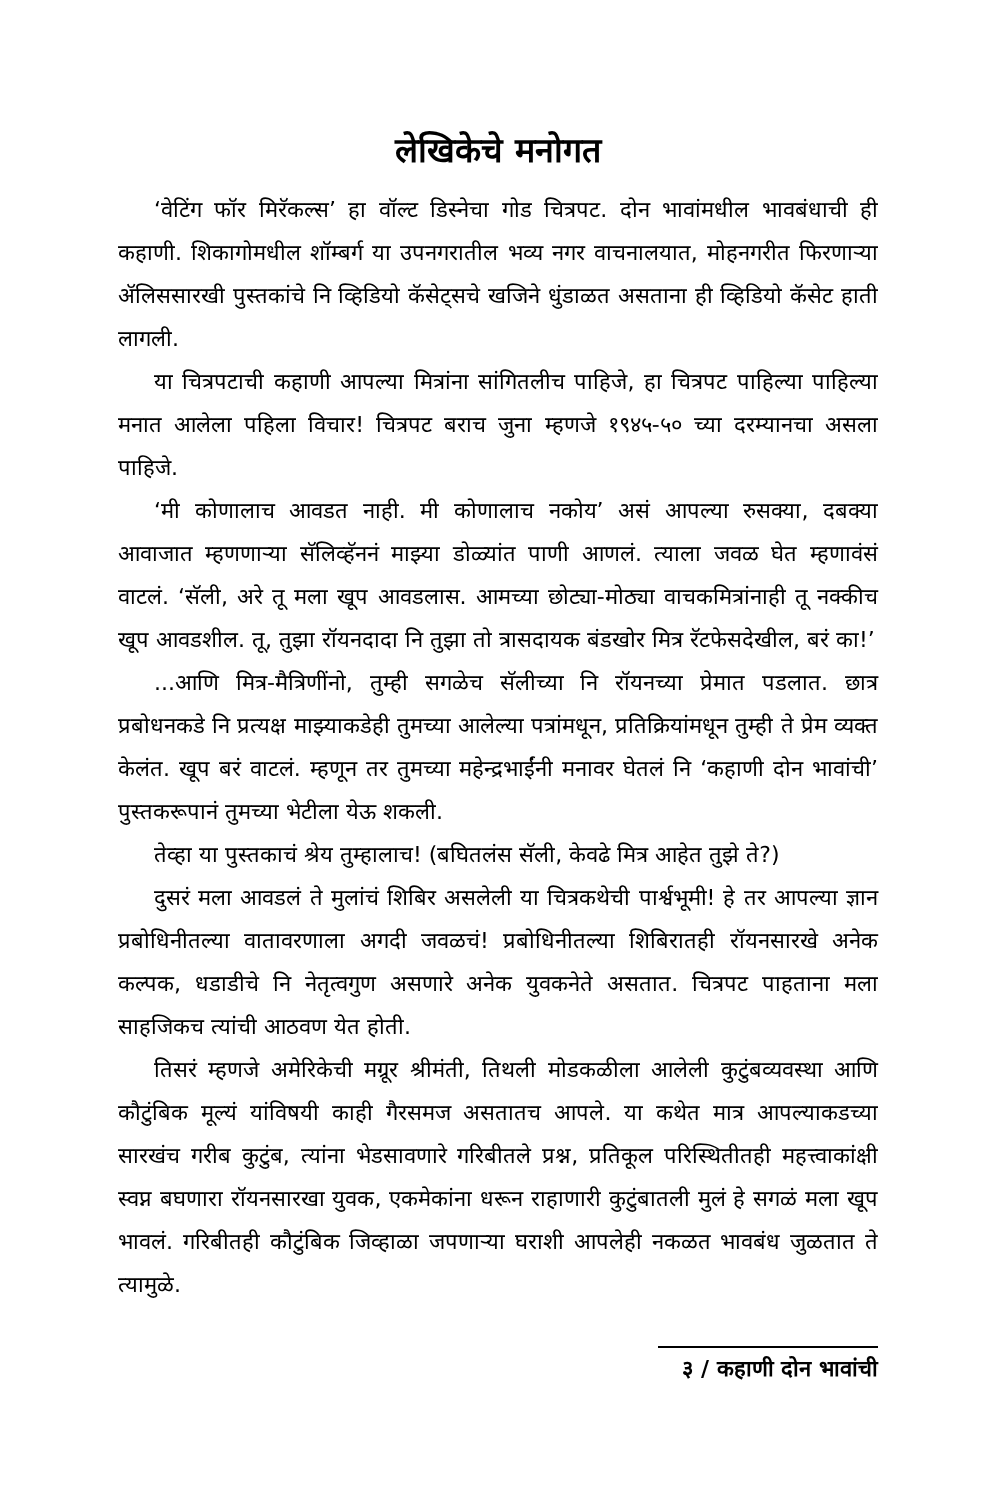लेखिकेचे मनोगत
‘वेटिंग फॉर मिरॅकल्स’ हा वॉल्ट डिस्नेचा गोड चित्रपट. दोन भावांमधील भावबंधाची ही कहाणी. शिकागोमधील शॉम्बर्ग या उपनगरातील भव्य नगर वाचनालयात, मोहनगरीत फिरणाऱ्या ॲलिससारखी पुस्तकांचे नि व्हिडियो कॅसेट्सचे खजिने धुंडाळत असताना ही व्हिडियो कॅसेट हाती लागली.
या चित्रपटाची कहाणी आपल्या मित्रांना सांगितलीच पाहिजे, हा चित्रपट पाहिल्या पाहिल्या मनात आलेला पहिला विचार! चित्रपट बराच जुना म्हणजे १९४५-५० च्या दरम्यानचा असला पाहिजे.
‘मी कोणालाच आवडत नाही. मी कोणालाच नकोय’ असं आपल्या रुसक्या, दबक्या आवाजात म्हणणाऱ्या सॅलिव्हॅननं माझ्या डोळ्यांत पाणी आणलं. त्याला जवळ घेत म्हणावंसं वाटलं. ‘सॅली, अरे तू मला खूप आवडलास. आमच्या छोट्या-मोठ्या वाचकमित्रांनाही तू नक्कीच खूप आवडशील. तू, तुझा रॉयनदादा नि तुझा तो त्रासदायक बंडखोर मित्र रॅटफेसदेखील, बरं का!’
...आणि मित्र-मैत्रिणींनो, तुम्ही सगळेच सॅलीच्या नि रॉयनच्या प्रेमात पडलात. छात्र प्रबोधनकडे नि प्रत्यक्ष माझ्याकडेही तुमच्या आलेल्या पत्रांमधून, प्रतिक्रियांमधून तुम्ही ते प्रेम व्यक्त केलंत. खूप बरं वाटलं. म्हणून तर तुमच्या महेन्द्रभाईंनी मनावर घेतलं नि ‘कहाणी दोन भावांची’ पुस्तकरूपानं तुमच्या भेटीला येऊ शकली.
तेव्हा या पुस्तकाचं श्रेय तुम्हालाच! (बघितलंस सॅली, केवढे मित्र आहेत तुझे ते?)
दुसरं मला आवडलं ते मुलांचं शिबिर असलेली या चित्रकथेची पार्श्वभूमी! हे तर आपल्या ज्ञान प्रबोधिनीतल्या वातावरणाला अगदी जवळचं! प्रबोधिनीतल्या शिबिरातही रॉयनसारखे अनेक कल्पक, धडाडीचे नि नेतृत्वगुण असणारे अनेक युवकनेते असतात. चित्रपट पाहताना मला साहजिकच त्यांची आठवण येत होती.
तिसरं म्हणजे अमेरिकेची मग्रूर श्रीमंती, तिथली मोडकळीला आलेली कुटुंबव्यवस्था आणि कौटुंबिक मूल्यं यांविषयी काही गैरसमज असतातच आपले. या कथेत मात्र आपल्याकडच्या सारखंच गरीब कुटुंब, त्यांना भेडसावणारे गरिबीतले प्रश्न, प्रतिकूल परिस्थितीतही महत्त्वाकांक्षी स्वप्न बघणारा रॉयनसारखा युवक, एकमेकांना धरून राहाणारी कुटुंबातली मुलं हे सगळं मला खूप भावलं. गरिबीतही कौटुंबिक जिव्हाळा जपणाऱ्या घराशी आपलेही नकळत भावबंध जुळतात ते त्यामुळे.
३ / कहाणी दोन भावांची